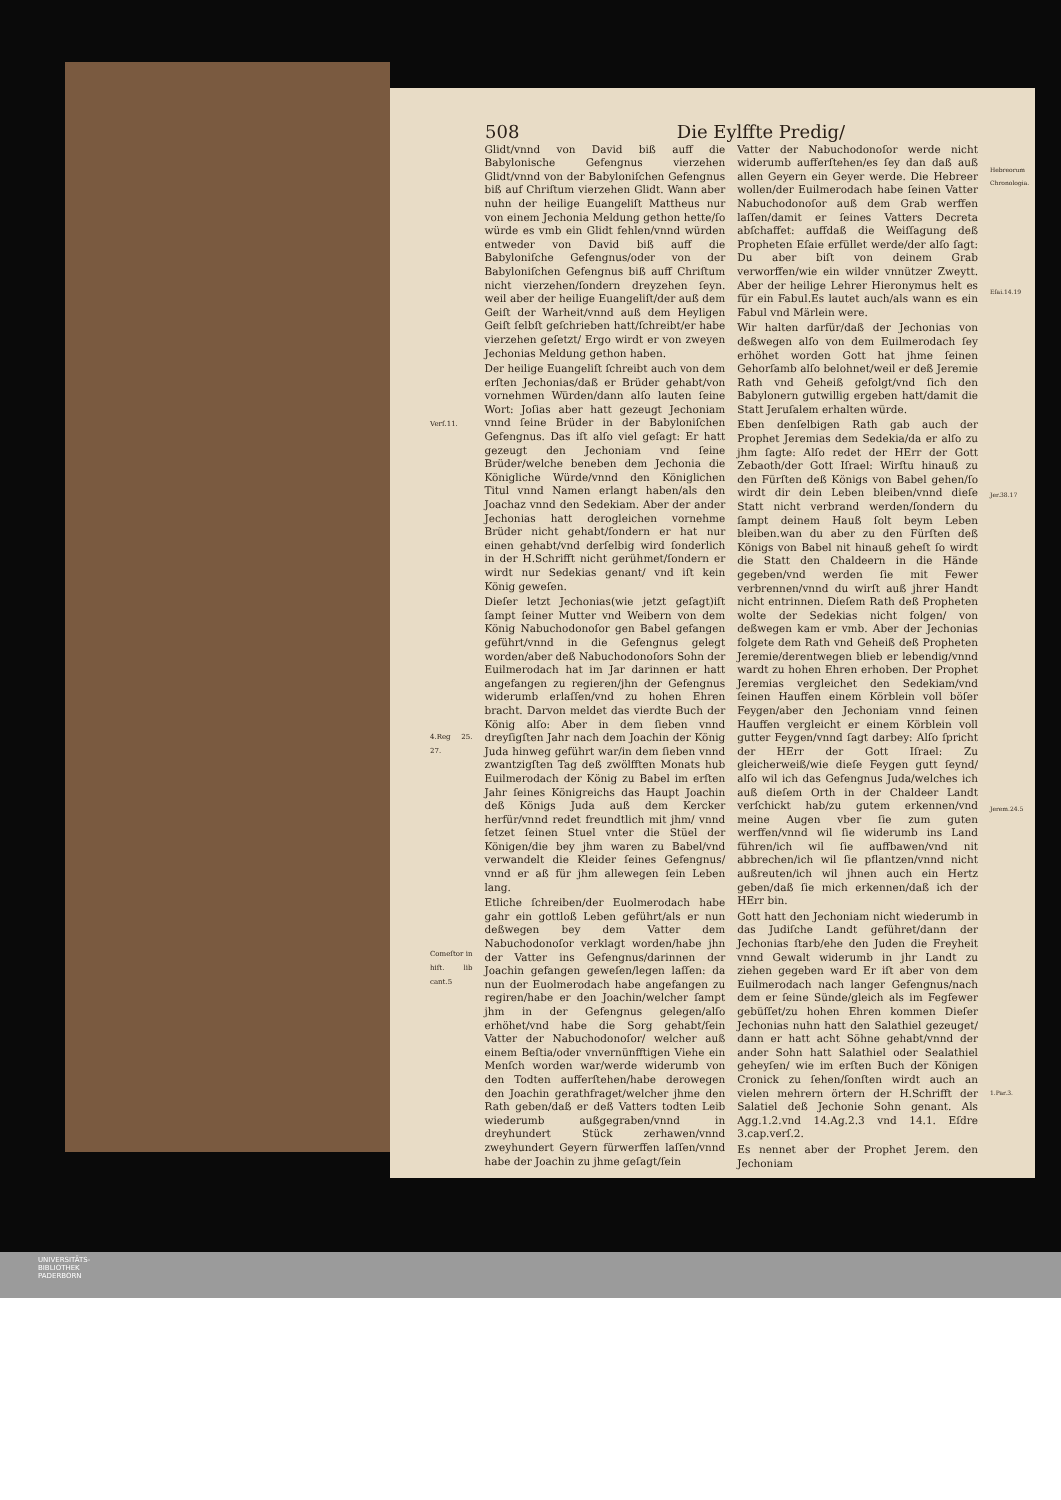508 Die Eylffte Predig/
Verſ.11.
4.Reg 25. 27.
Comeſtor in hiſt. lib cant.5
Glidt/vnnd von David biß auff die Babylonische Gefengnus vierzehen Glidt/vnnd von der Babyloniſchen Gefengnus biß auf Chriſtum vierzehen Glidt. Wann aber nuhn der heilige Euangeliſt Mattheus nur von einem Jechonia Meldung gethon hette/ſo würde es vmb ein Glidt fehlen/vnnd würden entweder von David biß auff die Babyloniſche Gefengnus/oder von der Babyloniſchen Gefengnus biß auff Chriſtum nicht vierzehen/ſondern dreyzehen ſeyn. weil aber der heilige Euangeliſt/der auß dem Geiſt der Warheit/vnnd auß dem Heyligen Geiſt ſelbſt geſchrieben hatt/ſchreibt/er habe vierzehen geſetzt/ Ergo wirdt er von zweyen Jechonias Meldung gethon haben.
Der heilige Euangeliſt ſchreibt auch von dem erſten Jechonias/daß er Brüder gehabt/von vornehmen Würden/dann alſo lauten ſeine Wort: Joſias aber hatt gezeugt Jechoniam vnnd ſeine Brüder in der Babyloniſchen Gefengnus. Das iſt alſo viel geſagt: Er hatt gezeugt den Jechoniam vnd ſeine Brüder/welche beneben dem Jechonia die Königliche Würde/vnnd den Königlichen Titul vnnd Namen erlangt haben/als den Joachaz vnnd den Sedekiam. Aber der ander Jechonias hatt derogleichen vornehme Brüder nicht gehabt/ſondern er hat nur einen gehabt/vnd derſelbig wird ſonderlich in der H.Schrifft nicht gerühmet/ſondern er wirdt nur Sedekias genant/ vnd iſt kein König geweſen.
Dieſer letzt Jechonias(wie jetzt geſagt)iſt ſampt ſeiner Mutter vnd Weibern von dem König Nabuchodonoſor gen Babel gefangen geführt/vnnd in die Gefengnus gelegt worden/aber deß Nabuchodonoſors Sohn der Euilmerodach hat im Jar darinnen er hatt angefangen zu regieren/jhn der Gefengnus widerumb erlaſſen/vnd zu hohen Ehren bracht. Darvon meldet das vierdte Buch der König alſo: Aber in dem ſieben vnnd dreyſigſten Jahr nach dem Joachin der König Juda hinweg geführt war/in dem ſieben vnnd zwantzigſten Tag deß zwölfften Monats hub Euilmerodach der König zu Babel im erſten Jahr ſeines Königreichs das Haupt Joachin deß Königs Juda auß dem Kercker herfür/vnnd redet freundtlich mit jhm/ vnnd ſetzet ſeinen Stuel vnter die Stüel der Königen/die bey jhm waren zu Babel/vnd verwandelt die Kleider ſeines Gefengnus/ vnnd er aß für jhm allewegen ſein Leben lang.
Etliche ſchreiben/der Euolmerodach habe gahr ein gottloß Leben geführt/als er nun deßwegen bey dem Vatter dem Nabuchodonoſor verklagt worden/habe jhn der Vatter ins Gefengnus/darinnen der Joachin gefangen geweſen/legen laſſen: da nun der Euolmerodach habe angefangen zu regiren/habe er den Joachin/welcher ſampt jhm in der Gefengnus gelegen/alſo erhöhet/vnd habe die Sorg gehabt/ſein Vatter der Nabuchodonoſor/ welcher auß einem Beſtia/oder vnvernünfftigen Viehe ein Menſch worden war/werde widerumb von den Todten aufferſtehen/habe derowegen den Joachin gerathfraget/welcher jhme den Rath geben/daß er deß Vatters todten Leib wiederumb außgegraben/vnnd in dreyhundert Stück zerhawen/vnnd zweyhundert Geyern fürwerffen laſſen/vnnd habe der Joachin zu jhme geſagt/ſein
Vatter der Nabuchodonoſor werde nicht widerumb aufferſtehen/es ſey dan daß auß allen Geyern ein Geyer werde. Die Hebreer wollen/der Euilmerodach habe ſeinen Vatter Nabuchodonoſor auß dem Grab werffen laſſen/damit er ſeines Vatters Decreta abſchaffet: auffdaß die Weiſſagung deß Propheten Eſaie erfüllet werde/der alſo ſagt: Du aber biſt von deinem Grab verworffen/wie ein wilder vnnützer Zweytt. Aber der heilige Lehrer Hieronymus helt es für ein Fabul.Es lautet auch/als wann es ein Fabul vnd Märlein were.
Wir halten darfür/daß der Jechonias von deßwegen alſo von dem Euilmerodach ſey erhöhet worden Gott hat jhme ſeinen Gehorſamb alſo belohnet/weil er deß Jeremie Rath vnd Geheiß gefolgt/vnd ſich den Babylonern gutwillig ergeben hatt/damit die Statt Jeruſalem erhalten würde.
Eben denſelbigen Rath gab auch der Prophet Jeremias dem Sedekia/da er alſo zu jhm ſagte: Alſo redet der HErr der Gott Zebaoth/der Gott Iſrael: Wirſtu hinauß zu den Fürſten deß Königs von Babel gehen/ſo wirdt dir dein Leben bleiben/vnnd dieſe Statt nicht verbrand werden/ſondern du ſampt deinem Hauß ſolt beym Leben bleiben.wan du aber zu den Fürſten deß Königs von Babel nit hinauß geheſt ſo wirdt die Statt den Chaldeern in die Hände gegeben/vnd werden ſie mit Fewer verbrennen/vnnd du wirſt auß jhrer Handt nicht entrinnen. Dieſem Rath deß Propheten wolte der Sedekias nicht folgen/ von deßwegen kam er vmb. Aber der Jechonias folgete dem Rath vnd Geheiß deß Propheten Jeremie/derentwegen blieb er lebendig/vnnd wardt zu hohen Ehren erhoben. Der Prophet Jeremias vergleichet den Sedekiam/vnd ſeinen Hauffen einem Körblein voll böſer Feygen/aber den Jechoniam vnnd ſeinen Hauffen vergleicht er einem Körblein voll gutter Feygen/vnnd ſagt darbey: Alſo ſpricht der HErr der Gott Iſrael: Zu gleicherweiß/wie dieſe Feygen gutt ſeynd/ alſo wil ich das Gefengnus Juda/welches ich auß dieſem Orth in der Chaldeer Landt verſchickt hab/zu gutem erkennen/vnd meine Augen vber ſie zum guten werffen/vnnd wil ſie widerumb ins Land führen/ich wil ſie auffbawen/vnd nit abbrechen/ich wil ſie pflantzen/vnnd nicht außreuten/ich wil jhnen auch ein Hertz geben/daß ſie mich erkennen/daß ich der HErr bin.
Gott hatt den Jechoniam nicht wiederumb in das Judiſche Landt geführet/dann der Jechonias ſtarb/ehe den Juden die Freyheit vnnd Gewalt widerumb in jhr Landt zu ziehen gegeben ward Er iſt aber von dem Euilmerodach nach langer Gefengnus/nach dem er ſeine Sünde/gleich als im Fegfewer gebüſſet/zu hohen Ehren kommen Dieſer Jechonias nuhn hatt den Salathiel gezeuget/ dann er hatt acht Söhne gehabt/vnnd der ander Sohn hatt Salathiel oder Sealathiel geheyſen/ wie im erſten Buch der Königen Cronick zu ſehen/ſonſten wirdt auch an vielen mehrern örtern der H.Schrifft der Salatiel deß Jechonie Sohn genant. Als Agg.1.2.vnd 14.Ag.2.3 vnd 14.1. Eſdre 3.cap.verſ.2.
Es nennet aber der Prophet Jerem. den Jechoniam
Hebreorum Chronologia.
Eſai.14.19
Jer.38.17
Jerem.24.5
1.Par.3.
UNIVERSITÄTS-
BIBLIOTHEK
PADERBORN